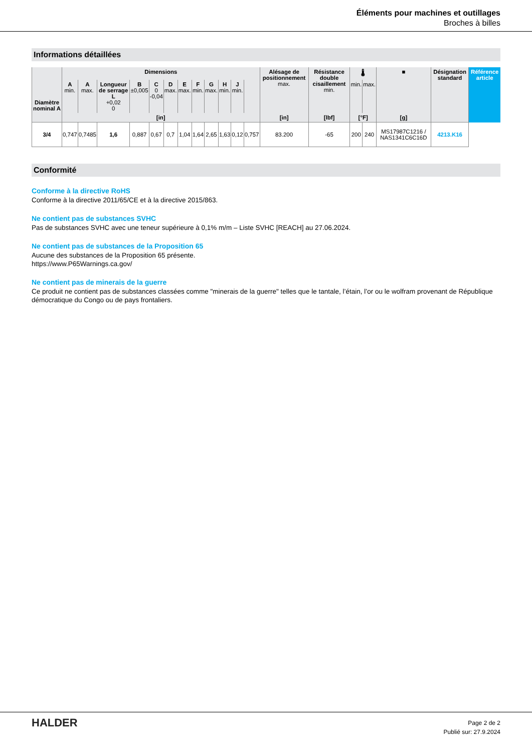Éléments pour machines et outillages
Broches à billes
Informations détaillées
| Diamètre nominal A | Dimensions | | | | | | | | | | | | Alésage de positionnement max. | Résistance double cisaillement min. | 🌡 | | ■ | Désignation standard | Référence article |
| --- | --- | --- | --- | --- | --- | --- | --- | --- | --- | --- | --- | --- | --- | --- | --- | --- | --- | --- | --- |
| | A min. | A max. | Longueur de serrage L +0,02 0 | B ±0,005 | C 0 -0,04 | D max. | E max. | F min. | G max. | H min. | J min. | | | | min. | max. | | | |
| | [in] | | | | | | | | | | | | [in] | [lbf] | [°F] | | [g] | | |
| 3/4 | 0,747 | 0,7485 | 1,6 | 0,887 | 0,67 | 0,7 | 1,04 | 1,64 | 2,65 | 1,63 | 0,12 | 0,757 | 83.200 | -65 | 200 | 240 | MS17987C1216 / NAS1341C6C16D | 4213.K16 | |
Conformité
Conforme à la directive RoHS
Conforme à la directive 2011/65/CE et à la directive 2015/863.
Ne contient pas de substances SVHC
Pas de substances SVHC avec une teneur supérieure à 0,1% m/m – Liste SVHC [REACH] au 27.06.2024.
Ne contient pas de substances de la Proposition 65
Aucune des substances de la Proposition 65 présente.
https://www.P65Warnings.ca.gov/
Ne contient pas de minerais de la guerre
Ce produit ne contient pas de substances classées comme "minerais de la guerre" telles que le tantale, l’étain, l’or ou le wolfram provenant de République démocratique du Congo ou de pays frontaliers.
HALDER
Page 2 de 2
Publié sur: 27.9.2024